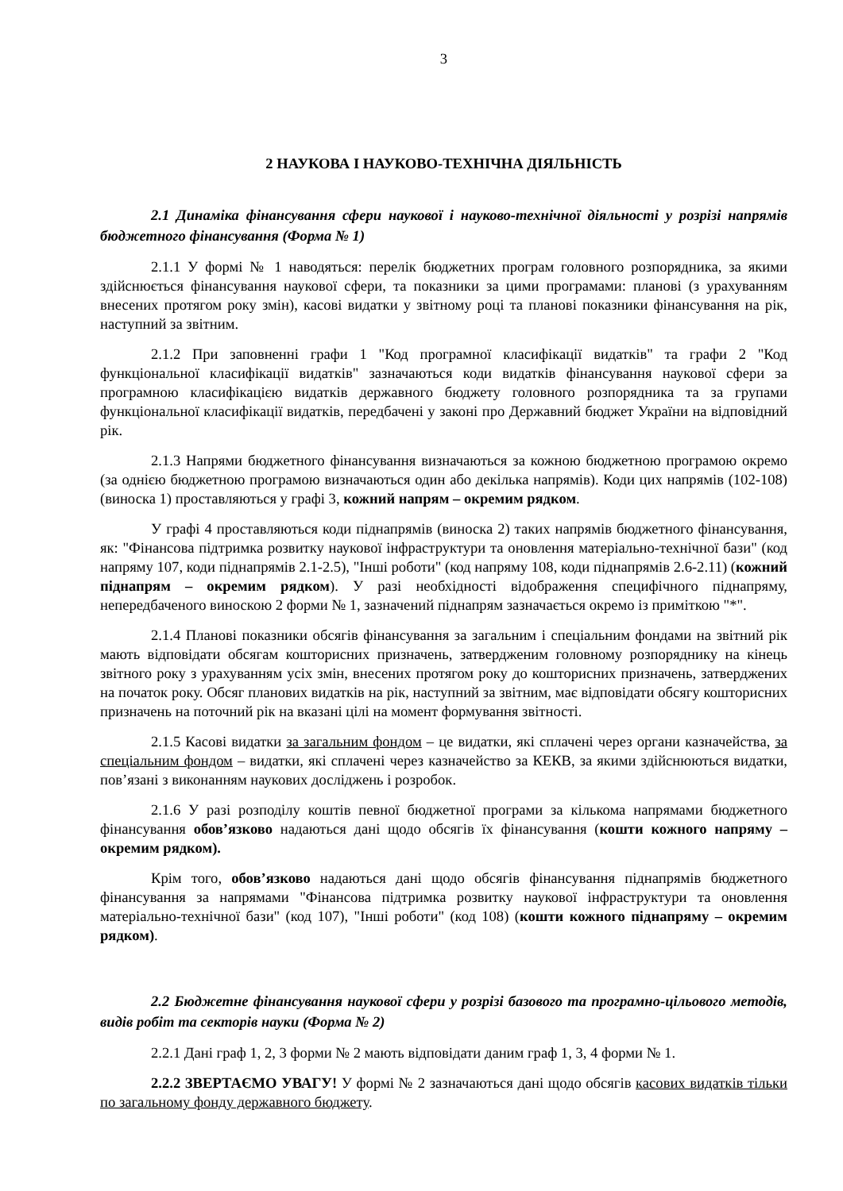3
2 НАУКОВА І НАУКОВО-ТЕХНІЧНА ДІЯЛЬНІСТЬ
2.1 Динаміка фінансування сфери наукової і науково-технічної діяльності у розрізі напрямів бюджетного фінансування (Форма № 1)
2.1.1 У формі № 1 наводяться: перелік бюджетних програм головного розпорядника, за якими здійснюється фінансування наукової сфери, та показники за цими програмами: планові (з урахуванням внесених протягом року змін), касові видатки у звітному році та планові показники фінансування на рік, наступний за звітним.
2.1.2 При заповненні графи 1 "Код програмної класифікації видатків" та графи 2 "Код функціональної класифікації видатків" зазначаються коди видатків фінансування наукової сфери за програмною класифікацією видатків державного бюджету головного розпорядника та за групами функціональної класифікації видатків, передбачені у законі про Державний бюджет України на відповідний рік.
2.1.3 Напрями бюджетного фінансування визначаються за кожною бюджетною програмою окремо (за однією бюджетною програмою визначаються один або декілька напрямів). Коди цих напрямів (102-108) (виноска 1) проставляються у графі 3, кожний напрям – окремим рядком.
У графі 4 проставляються коди піднапрямів (виноска 2) таких напрямів бюджетного фінансування, як: "Фінансова підтримка розвитку наукової інфраструктури та оновлення матеріально-технічної бази" (код напряму 107, коди піднапрямів 2.1-2.5), "Інші роботи" (код напряму 108, коди піднапрямів 2.6-2.11) (кожний піднапрям – окремим рядком). У разі необхідності відображення специфічного піднапряму, непередбаченого виноскою 2 форми № 1, зазначений піднапрям зазначається окремо із приміткою "*".
2.1.4 Планові показники обсягів фінансування за загальним і спеціальним фондами на звітний рік мають відповідати обсягам кошторисних призначень, затвердженим головному розпоряднику на кінець звітного року з урахуванням усіх змін, внесених протягом року до кошторисних призначень, затверджених на початок року. Обсяг планових видатків на рік, наступний за звітним, має відповідати обсягу кошторисних призначень на поточний рік на вказані цілі на момент формування звітності.
2.1.5 Касові видатки за загальним фондом – це видатки, які сплачені через органи казначейства, за спеціальним фондом – видатки, які сплачені через казначейство за КЕКВ, за якими здійснюються видатки, пов’язані з виконанням наукових досліджень і розробок.
2.1.6 У разі розподілу коштів певної бюджетної програми за кількома напрямами бюджетного фінансування обов’язково надаються дані щодо обсягів їх фінансування (кошти кожного напряму – окремим рядком).
Крім того, обов’язково надаються дані щодо обсягів фінансування піднапрямів бюджетного фінансування за напрямами "Фінансова підтримка розвитку наукової інфраструктури та оновлення матеріально-технічної бази" (код 107), "Інші роботи" (код 108) (кошти кожного піднапряму – окремим рядком).
2.2 Бюджетне фінансування наукової сфери у розрізі базового та програмно-цільового методів, видів робіт та секторів науки (Форма № 2)
2.2.1 Дані граф 1, 2, 3 форми № 2 мають відповідати даним граф 1, 3, 4 форми № 1.
2.2.2 ЗВЕРТАЄМО УВАГУ! У формі № 2 зазначаються дані щодо обсягів касових видатків тільки по загальному фонду державного бюджету.